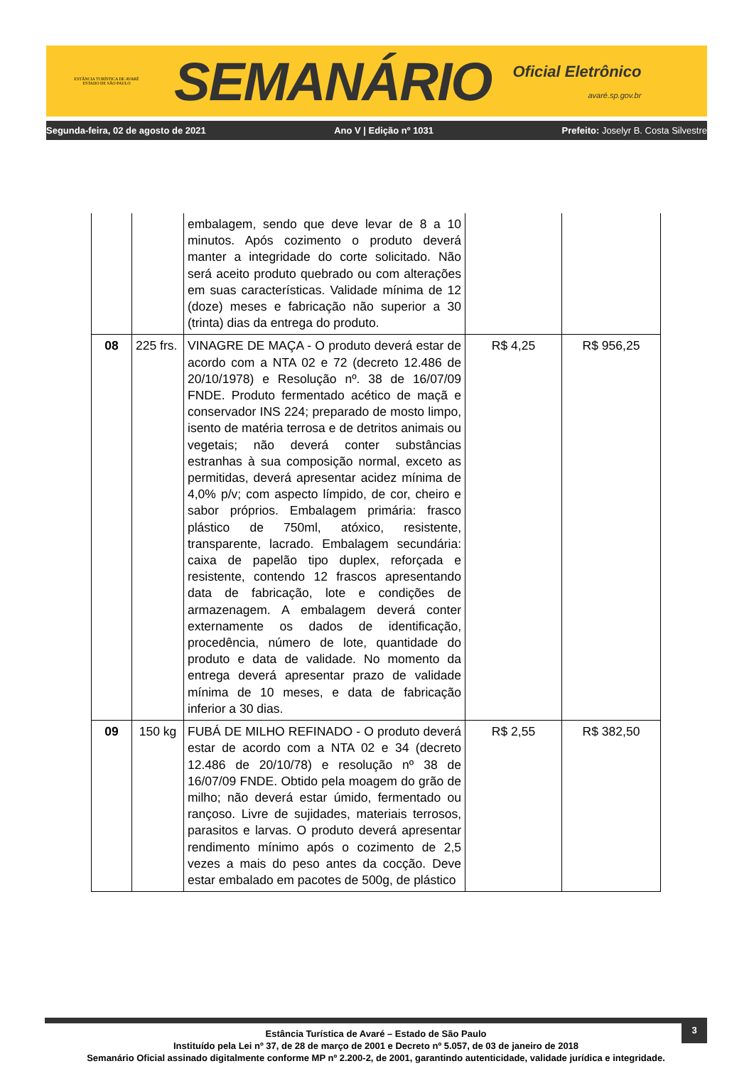ESTÂNCIA TURÍSTICA DE AVARÉ
ESTADO DE SÃO PAULO
SEMANÁRIO
Oficial Eletrônico
avaré.sp.gov.br
Segunda-feira, 02 de agosto de 2021 Ano V | Edição nº 1031 Prefeito: Joselyr B. Costa Silvestre
| | | embalagem, sendo que deve levar de 8 a 10 minutos. Após cozimento o produto deverá manter a integridade do corte solicitado. Não será aceito produto quebrado ou com alterações em suas características. Validade mínima de 12 (doze) meses e fabricação não superior a 30 (trinta) dias da entrega do produto. | | |
| 08 | 225 frs. | VINAGRE DE MAÇA - O produto deverá estar de acordo com a NTA 02 e 72 (decreto 12.486 de 20/10/1978) e Resolução nº. 38 de 16/07/09 FNDE. Produto fermentado acético de maçã e conservador INS 224; preparado de mosto limpo, isento de matéria terrosa e de detritos animais ou vegetais; não deverá conter substâncias estranhas à sua composição normal, exceto as permitidas, deverá apresentar acidez mínima de 4,0% p/v; com aspecto límpido, de cor, cheiro e sabor próprios. Embalagem primária: frasco plástico de 750ml, atóxico, resistente, transparente, lacrado. Embalagem secundária: caixa de papelão tipo duplex, reforçada e resistente, contendo 12 frascos apresentando data de fabricação, lote e condições de armazenagem. A embalagem deverá conter externamente os dados de identificação, procedência, número de lote, quantidade do produto e data de validade. No momento da entrega deverá apresentar prazo de validade mínima de 10 meses, e data de fabricação inferior a 30 dias. | R$ 4,25 | R$ 956,25 |
| 09 | 150 kg | FUBÁ DE MILHO REFINADO - O produto deverá estar de acordo com a NTA 02 e 34 (decreto 12.486 de 20/10/78) e resolução nº 38 de 16/07/09 FNDE. Obtido pela moagem do grão de milho; não deverá estar úmido, fermentado ou rançoso. Livre de sujidades, materiais terrosos, parasitos e larvas. O produto deverá apresentar rendimento mínimo após o cozimento de 2,5 vezes a mais do peso antes da cocção. Deve estar embalado em pacotes de 500g, de plástico | R$ 2,55 | R$ 382,50 |
3
Estância Turística de Avaré – Estado de São Paulo
Instituído pela Lei nº 37, de 28 de março de 2001 e Decreto nº 5.057, de 03 de janeiro de 2018
Semanário Oficial assinado digitalmente conforme MP nº 2.200-2, de 2001, garantindo autenticidade, validade jurídica e integridade.